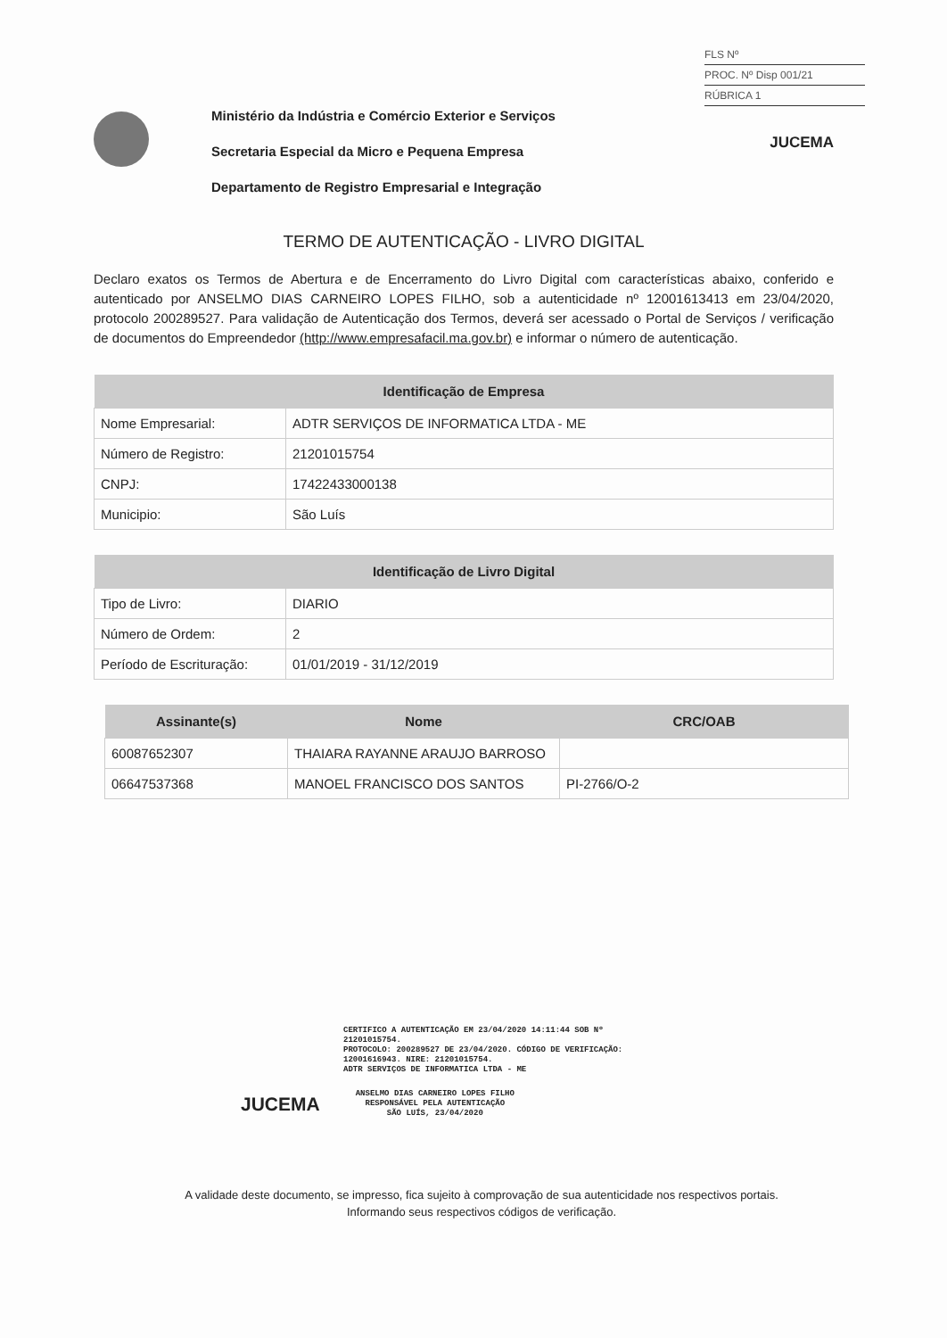FLS Nº
PROC. Nº Disp 001/21
RÚBRICA 1
Ministério da Indústria e Comércio Exterior e Serviços
Secretaria Especial da Micro e Pequena Empresa
Departamento de Registro Empresarial e Integração
JUCEMA
TERMO DE AUTENTICAÇÃO - LIVRO DIGITAL
Declaro exatos os Termos de Abertura e de Encerramento do Livro Digital com características abaixo, conferido e autenticado por ANSELMO DIAS CARNEIRO LOPES FILHO, sob a autenticidade nº 12001613413 em 23/04/2020, protocolo 200289527. Para validação de Autenticação dos Termos, deverá ser acessado o Portal de Serviços / verificação de documentos do Empreendedor (http://www.empresafacil.ma.gov.br) e informar o número de autenticação.
| Identificação de Empresa | |
| --- | --- |
| Nome Empresarial: | ADTR SERVIÇOS DE INFORMATICA LTDA - ME |
| Número de Registro: | 21201015754 |
| CNPJ: | 17422433000138 |
| Municipio: | São Luís |
| Identificação de Livro Digital | |
| --- | --- |
| Tipo de Livro: | DIARIO |
| Número de Ordem: | 2 |
| Período de Escrituração: | 01/01/2019 - 31/12/2019 |
| Assinante(s) | Nome | CRC/OAB |
| --- | --- | --- |
| 60087652307 | THAIARA RAYANNE ARAUJO BARROSO | |
| 06647537368 | MANOEL FRANCISCO DOS SANTOS | PI-2766/O-2 |
CERTIFICO A AUTENTICAÇÃO EM 23/04/2020 14:11:44 SOB Nº
21201015754.
PROTOCOLO: 200289527 DE 23/04/2020. CÓDIGO DE VERIFICAÇÃO:
12001616943. NIRE: 21201015754.
ADTR SERVIÇOS DE INFORMATICA LTDA - ME
JUCEMA ANSELMO DIAS CARNEIRO LOPES FILHO
RESPONSÁVEL PELA AUTENTICAÇÃO
SÃO LUÍS, 23/04/2020
A validade deste documento, se impresso, fica sujeito à comprovação de sua autenticidade nos respectivos portais. Informando seus respectivos códigos de verificação.